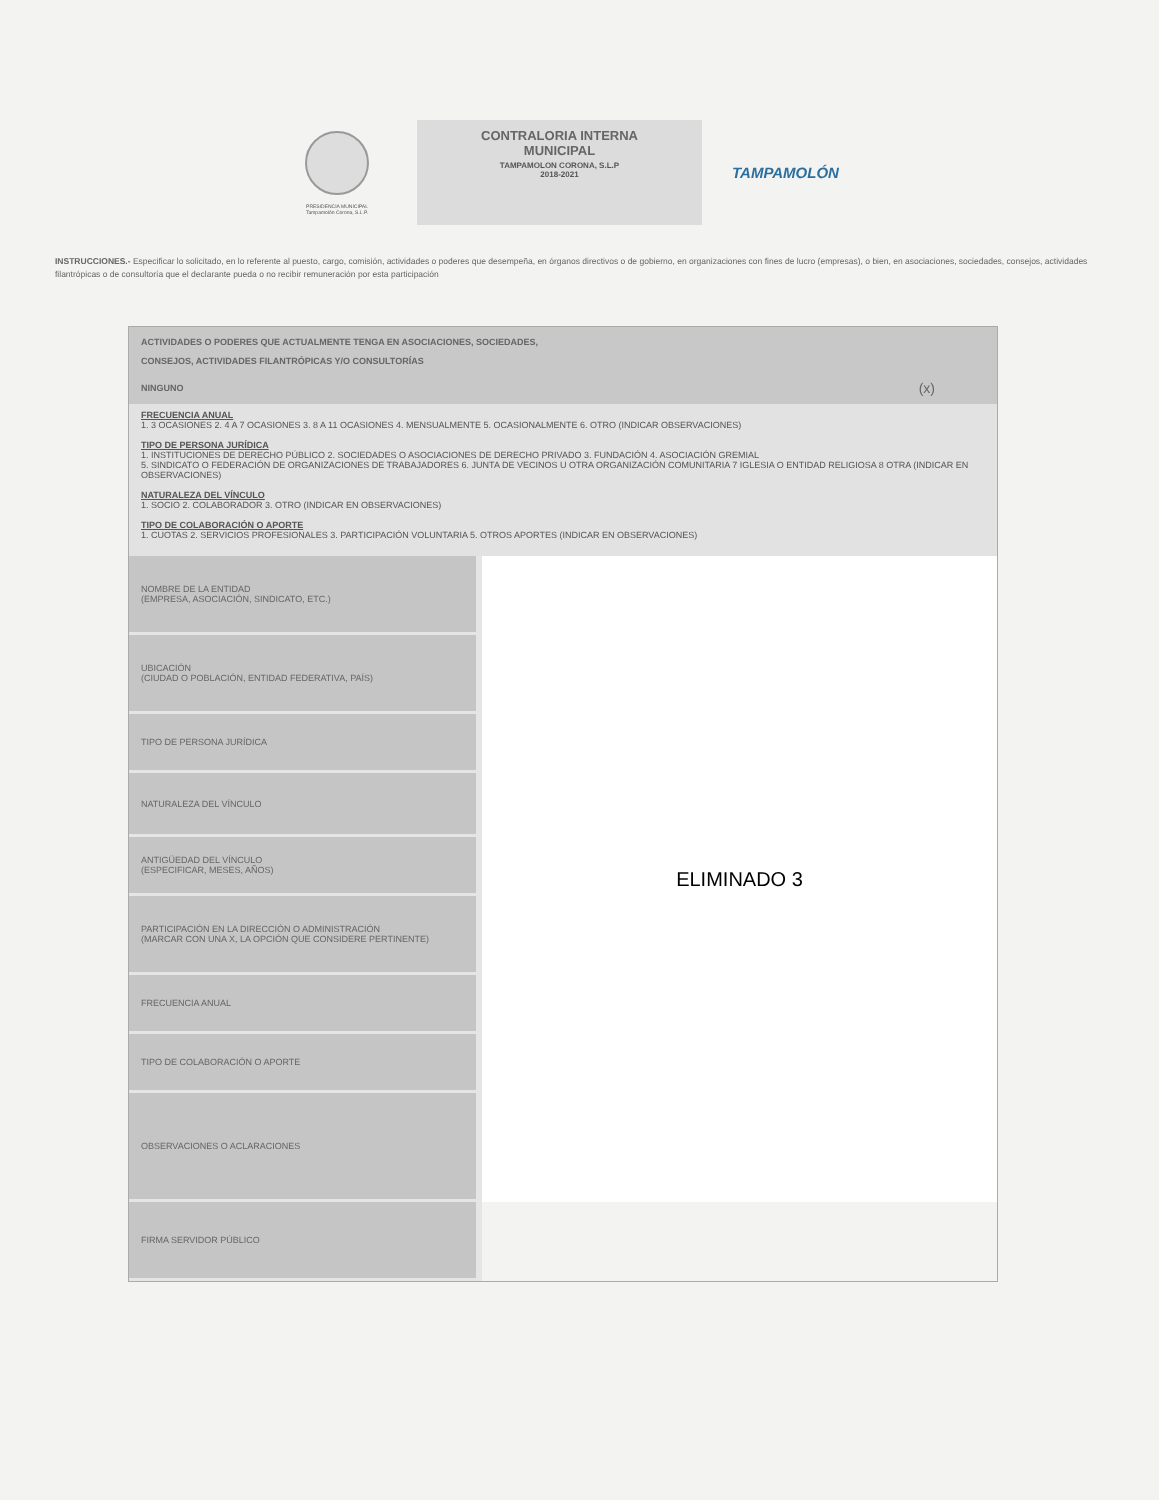PRESIDENCIA MUNICIPAL
Tampamolón Corona, S.L.P.
CONTRALORIA INTERNA
MUNICIPAL
TAMPAMOLON CORONA, S.L.P
2018-2021
TAMPAMOLÓN
INSTRUCCIONES.- Especificar lo solicitado, en lo referente al puesto, cargo, comisión, actividades o poderes que desempeña, en órganos directivos o de gobierno, en organizaciones con fines de lucro (empresas), o bien, en asociaciones, sociedades, consejos, actividades filantrópicas o de consultoría que el declarante pueda o no recibir remuneración por esta participación
ACTIVIDADES O PODERES QUE ACTUALMENTE TENGA EN ASOCIACIONES, SOCIEDADES,
CONSEJOS, ACTIVIDADES FILANTRÓPICAS Y/O CONSULTORÍAS
NINGUNO (x)
FRECUENCIA ANUAL
1. 3 OCASIONES 2. 4 A 7 OCASIONES 3. 8 A 11 OCASIONES 4. MENSUALMENTE 5. OCASIONALMENTE 6. OTRO (INDICAR OBSERVACIONES)
TIPO DE PERSONA JURÍDICA
1. INSTITUCIONES DE DERECHO PÚBLICO 2. SOCIEDADES O ASOCIACIONES DE DERECHO PRIVADO 3. FUNDACIÓN 4. ASOCIACIÓN GREMIAL
5. SINDICATO O FEDERACIÓN DE ORGANIZACIONES DE TRABAJADORES 6. JUNTA DE VECINOS U OTRA ORGANIZACIÓN COMUNITARIA 7 IGLESIA O ENTIDAD RELIGIOSA 8 OTRA (INDICAR EN OBSERVACIONES)
NATURALEZA DEL VÍNCULO
1. SOCIO 2. COLABORADOR 3. OTRO (INDICAR EN OBSERVACIONES)
TIPO DE COLABORACIÓN O APORTE
1. CUOTAS 2. SERVICIOS PROFESIONALES 3. PARTICIPACIÓN VOLUNTARIA 5. OTROS APORTES (INDICAR EN OBSERVACIONES)
| NOMBRE DE LA ENTIDAD (EMPRESA, ASOCIACIÓN, SINDICATO, ETC.) | ELIMINADO 3 |
| UBICACIÓN (CIUDAD O POBLACIÓN, ENTIDAD FEDERATIVA, PAÍS) | |
| TIPO DE PERSONA JURÍDICA | |
| NATURALEZA DEL VÍNCULO | |
| ANTIGÜEDAD DEL VÍNCULO (ESPECIFICAR, MESES, AÑOS) | |
| PARTICIPACIÓN EN LA DIRECCIÓN O ADMINISTRACIÓN (MARCAR CON UNA X, LA OPCIÓN QUE CONSIDERE PERTINENTE) | |
| FRECUENCIA ANUAL | |
| TIPO DE COLABORACIÓN O APORTE | |
| OBSERVACIONES O ACLARACIONES | |
| FIRMA SERVIDOR PÚBLICO | |